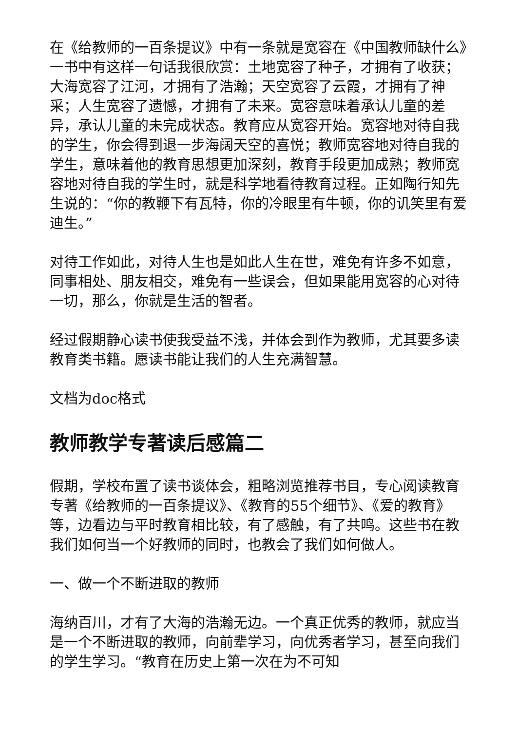在《给教师的一百条提议》中有一条就是宽容在《中国教师缺什么》一书中有这样一句话我很欣赏：土地宽容了种子，才拥有了收获；大海宽容了江河，才拥有了浩瀚；天空宽容了云霞，才拥有了神采；人生宽容了遗憾，才拥有了未来。宽容意味着承认儿童的差异，承认儿童的未完成状态。教育应从宽容开始。宽容地对待自我的学生，你会得到退一步海阔天空的喜悦；教师宽容地对待自我的学生，意味着他的教育思想更加深刻，教育手段更加成熟；教师宽容地对待自我的学生时，就是科学地看待教育过程。正如陶行知先生说的：“你的教鞭下有瓦特，你的冷眼里有牛顿，你的讥笑里有爱迪生。”
对待工作如此，对待人生也是如此人生在世，难免有许多不如意，同事相处、朋友相交，难免有一些误会，但如果能用宽容的心对待一切，那么，你就是生活的智者。
经过假期静心读书使我受益不浅，并体会到作为教师，尤其要多读教育类书籍。愿读书能让我们的人生充满智慧。
文档为doc格式
教师教学专著读后感篇二
假期，学校布置了读书谈体会，粗略浏览推荐书目，专心阅读教育专著《给教师的一百条提议》、《教育的55个细节》、《爱的教育》等，边看边与平时教育相比较，有了感触，有了共鸣。这些书在教我们如何当一个好教师的同时，也教会了我们如何做人。
一、做一个不断进取的教师
海纳百川，才有了大海的浩瀚无边。一个真正优秀的教师，就应当是一个不断进取的教师，向前辈学习，向优秀者学习，甚至向我们的学生学习。“教育在历史上第一次在为不可知